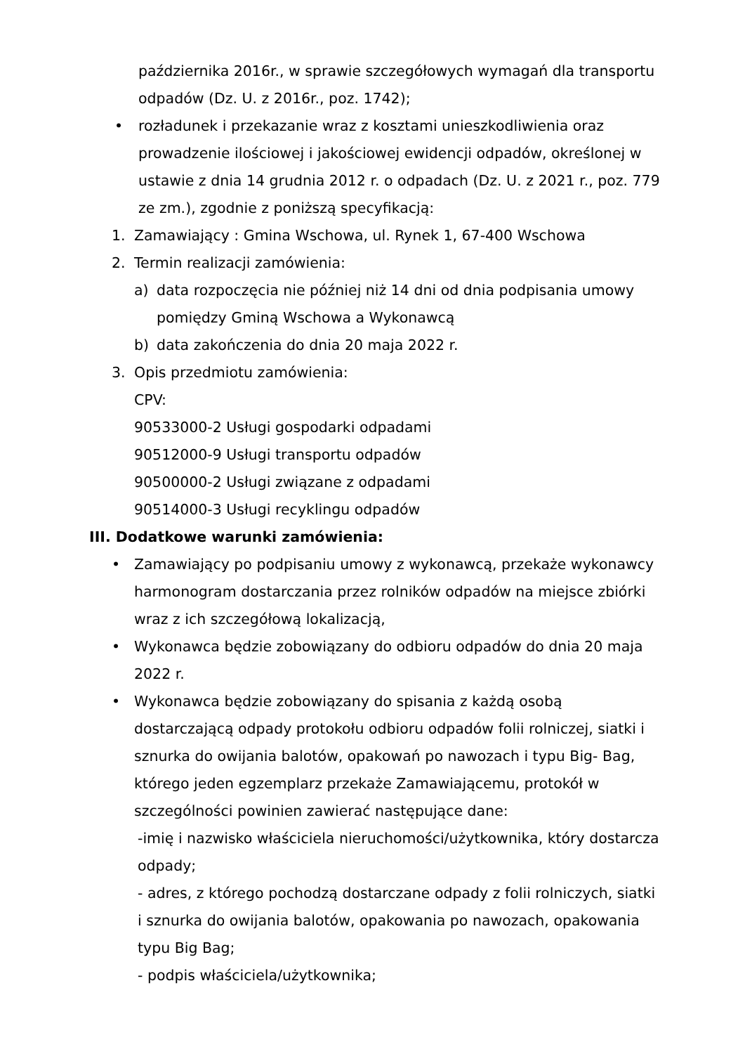października 2016r., w sprawie szczegółowych wymagań dla transportu odpadów (Dz. U. z 2016r., poz. 1742);
• rozładunek i przekazanie wraz z kosztami unieszkodliwienia oraz prowadzenie ilościowej i jakościowej ewidencji odpadów, określonej w ustawie z dnia 14 grudnia 2012 r. o odpadach (Dz. U. z 2021 r., poz. 779 ze zm.), zgodnie z poniższą specyfikacją:
1. Zamawiający : Gmina Wschowa, ul. Rynek 1, 67-400 Wschowa
2. Termin realizacji zamówienia:
a) data rozpoczęcia nie później niż 14 dni od dnia podpisania umowy pomiędzy Gminą Wschowa a Wykonawcą
b) data zakończenia do dnia 20 maja 2022 r.
3. Opis przedmiotu zamówienia:
CPV:
90533000-2 Usługi gospodarki odpadami
90512000-9 Usługi transportu odpadów
90500000-2 Usługi związane z odpadami
90514000-3 Usługi recyklingu odpadów
III. Dodatkowe warunki zamówienia:
• Zamawiający po podpisaniu umowy z wykonawcą, przekaże wykonawcy harmonogram dostarczania przez rolników odpadów na miejsce zbiórki wraz z ich szczegółową lokalizacją,
• Wykonawca będzie zobowiązany do odbioru odpadów do dnia 20 maja 2022 r.
• Wykonawca będzie zobowiązany do spisania z każdą osobą dostarczającą odpady protokołu odbioru odpadów folii rolniczej, siatki i sznurka do owijania balotów, opakowań po nawozach i typu Big- Bag, którego jeden egzemplarz przekaże Zamawiającemu, protokół w szczególności powinien zawierać następujące dane:
-imię i nazwisko właściciela nieruchomości/użytkownika, który dostarcza odpady;
- adres, z którego pochodzą dostarczane odpady z folii rolniczych, siatki i sznurka do owijania balotów, opakowania po nawozach, opakowania typu Big Bag;
- podpis właściciela/użytkownika;